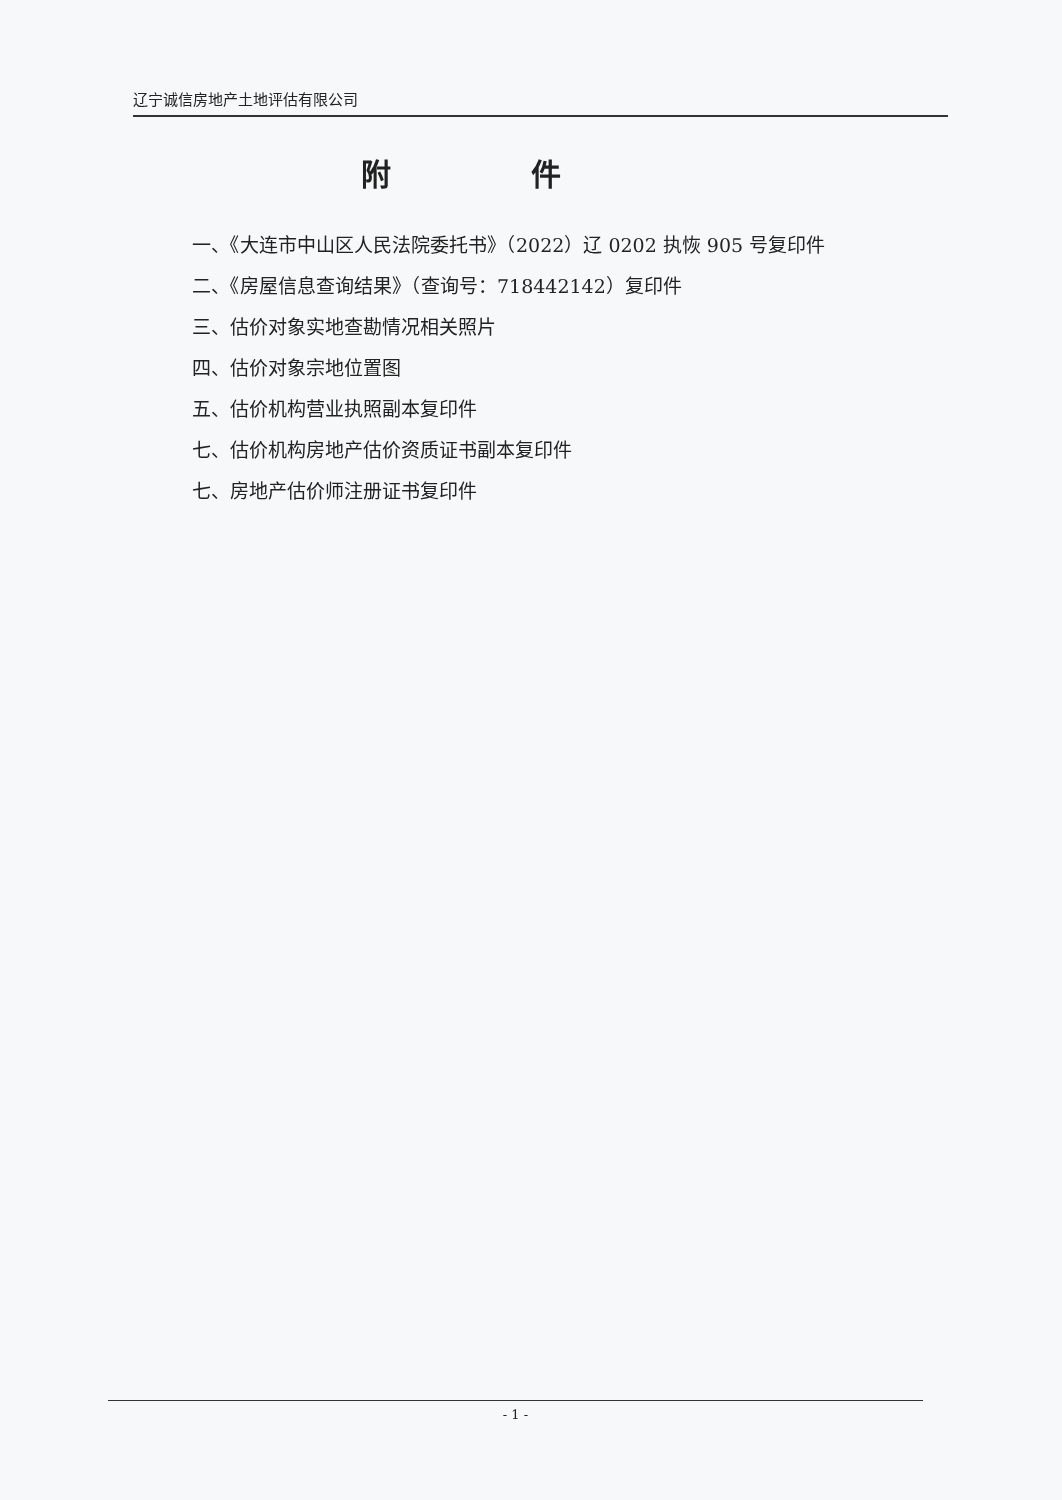辽宁诚信房地产土地评估有限公司
附件
一、《大连市中山区人民法院委托书》（2022）辽 0202 执恢 905 号复印件
二、《房屋信息查询结果》（查询号：718442142）复印件
三、估价对象实地查勘情况相关照片
四、估价对象宗地位置图
五、估价机构营业执照副本复印件
七、估价机构房地产估价资质证书副本复印件
七、房地产估价师注册证书复印件
- 1 -